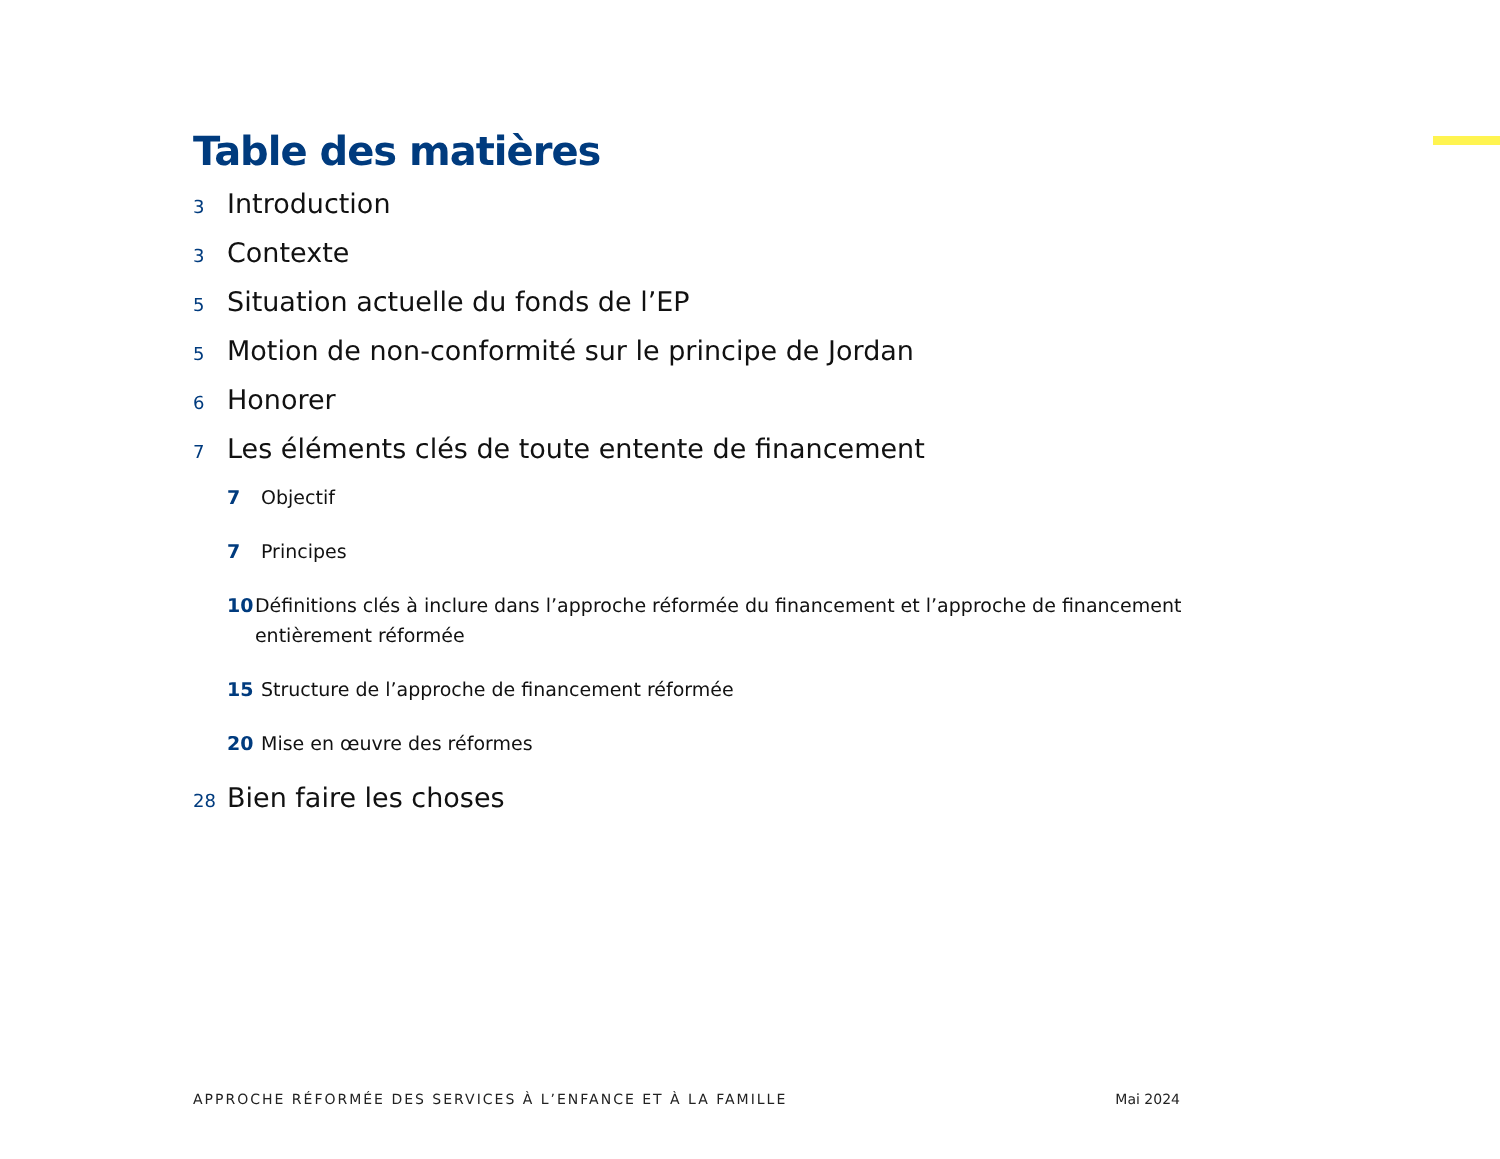Table des matières
3 Introduction
3 Contexte
5 Situation actuelle du fonds de l’EP
5 Motion de non-conformité sur le principe de Jordan
6 Honorer
7 Les éléments clés de toute entente de financement
7 Objectif
7 Principes
10 Définitions clés à inclure dans l’approche réformée du financement et l’approche de financement entièrement réformée
15 Structure de l’approche de financement réformée
20 Mise en œuvre des réformes
28 Bien faire les choses
APPROCHE RÉFORMÉE DES SERVICES À L’ENFANCE ET À LA FAMILLE Mai 2024